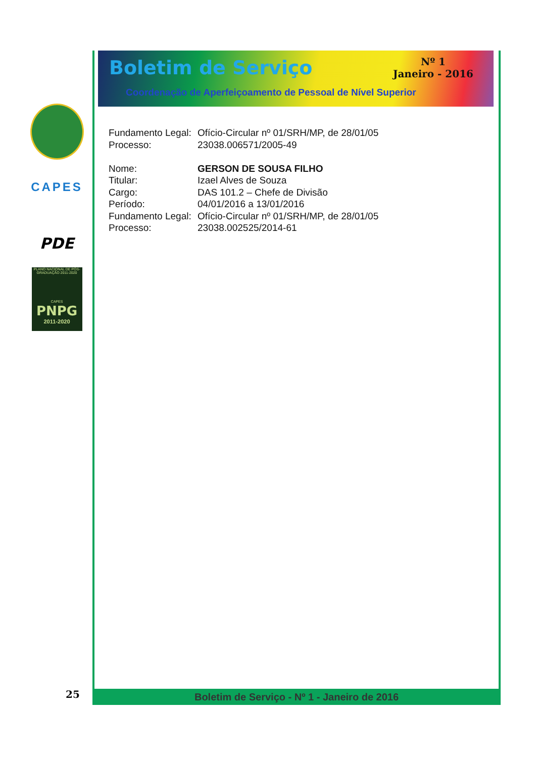CAPES
PDE
PLANO NACIONAL DE PÓS-GRADUAÇÃO 2011-2020
CAPES
PNPG
2011-2020
Boletim de Serviço
Nº 1
Janeiro - 2016
Coordenação de Aperfeiçoamento de Pessoal de Nível Superior
Fundamento Legal: Ofício-Circular nº 01/SRH/MP, de 28/01/05
Processo: 23038.006571/2005-49
Nome: GERSON DE SOUSA FILHO
Titular: Izael Alves de Souza
Cargo: DAS 101.2 – Chefe de Divisão
Período: 04/01/2016 a 13/01/2016
Fundamento Legal: Ofício-Circular nº 01/SRH/MP, de 28/01/05
Processo: 23038.002525/2014-61
Boletim de Serviço - Nº 1 - Janeiro de 2016
25